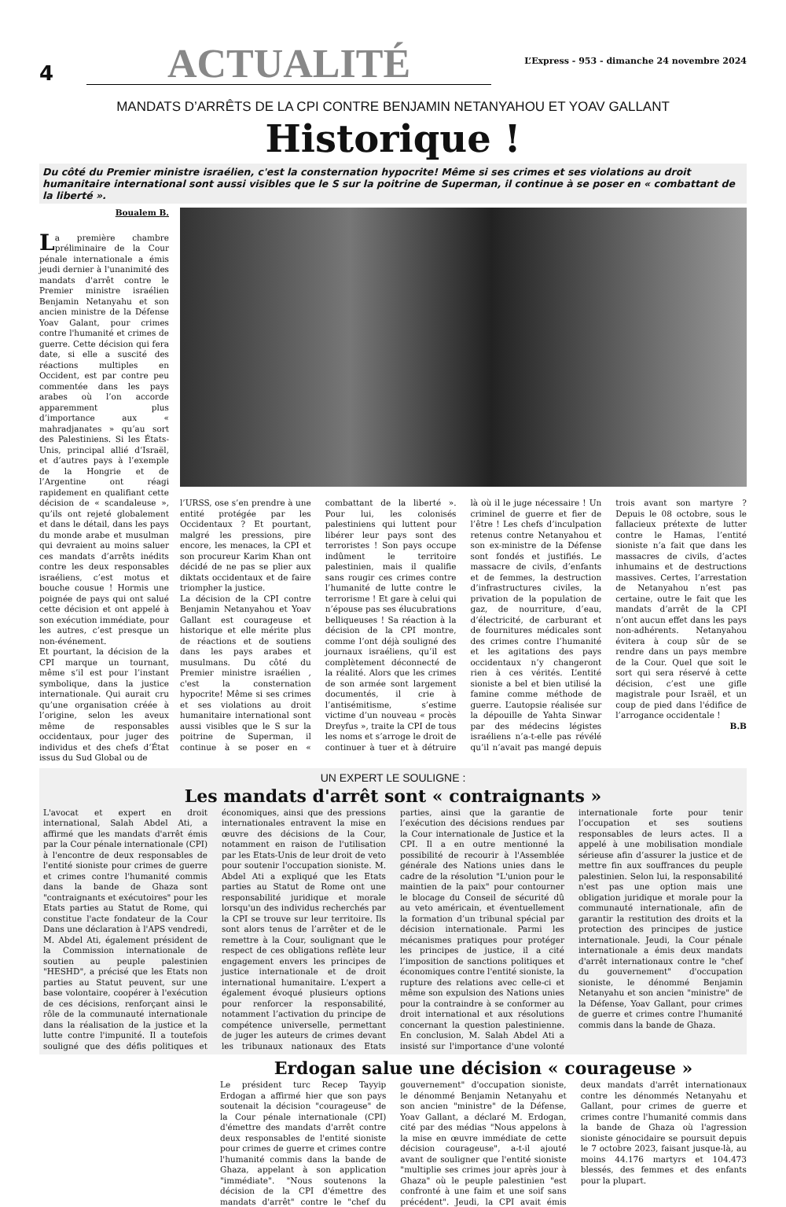4
ACTUALITÉ
L’Express - 953 - dimanche 24 novembre 2024
MANDATS D’ARRÊTS DE LA CPI CONTRE BENJAMIN NETANYAHOU ET YOAV GALLANT
Historique !
Du côté du Premier ministre israélien, c'est la consternation hypocrite! Même si ses crimes et ses violations au droit humanitaire international sont aussi visibles que le S sur la poitrine de Superman, il continue à se poser en « combattant de la liberté ».
Boualem B.
La première chambre préliminaire de la Cour pénale internationale a émis jeudi dernier à l'unanimité des mandats d'arrêt contre le Premier ministre israélien Benjamin Netanyahu et son ancien ministre de la Défense Yoav Galant, pour crimes contre l'humanité et crimes de guerre. Cette décision qui fera date, si elle a suscité des réactions multiples en Occident, est par contre peu commentée dans les pays arabes où l’on accorde apparemment plus d’importance aux « mahradjanates » qu’au sort des Palestiniens. Si les États-Unis, principal allié d’Israël, et d’autres pays à l’exemple de la Hongrie et de l’Argentine ont réagi rapidement en qualifiant cette décision de « scandaleuse », qu’ils ont rejeté globalement et dans le détail, dans les pays du monde arabe et musulman qui devraient au moins saluer ces mandats d’arrêts inédits contre les deux responsables israéliens, c’est motus et bouche cousue ! Hormis une poignée de pays qui ont salué cette décision et ont appelé à son exécution immédiate, pour les autres, c’est presque un non-événement.
Et pourtant, la décision de la CPI marque un tournant, même s’il est pour l’instant symbolique, dans la justice internationale. Qui aurait cru qu’une organisation créée à l’origine, selon les aveux même de responsables occidentaux, pour juger des individus et des chefs d’État issus du Sud Global ou de
l’URSS, ose s’en prendre à une entité protégée par les Occidentaux ? Et pourtant, malgré les pressions, pire encore, les menaces, la CPI et son procureur Karim Khan ont décidé de ne pas se plier aux diktats occidentaux et de faire triompher la justice.
La décision de la CPI contre Benjamin Netanyahou et Yoav Gallant est courageuse et historique et elle mérite plus de réactions et de soutiens dans les pays arabes et musulmans. Du côté du Premier ministre israélien , c'est la consternation hypocrite! Même si ses crimes et ses violations au droit humanitaire international sont aussi visibles que le S sur la poitrine de Superman, il continue à se poser en « combattant de la liberté ». Pour lui, les colonisés palestiniens qui luttent pour libérer leur pays sont des terroristes ! Son pays occupe indûment le territoire palestinien, mais il qualifie sans rougir ces crimes contre l’humanité de lutte contre le terrorisme ! Et gare à celui qui n’épouse pas ses élucubrations belliqueuses ! Sa réaction à la décision de la CPI montre, comme l’ont déjà souligné des journaux israéliens, qu’il est complètement déconnecté de la réalité. Alors que les crimes de son armée sont largement documentés, il crie à l’antisémitisme, s’estime victime d’un nouveau « procès Dreyfus », traite la CPI de tous les noms et s’arroge le droit de continuer à tuer et à détruire là où il le juge nécessaire ! Un criminel de guerre et fier de l’être ! Les chefs d’inculpation retenus contre Netanyahou et son ex-ministre de la Défense sont fondés et justifiés. Le massacre de civils, d’enfants et de femmes, la destruction d’infrastructures civiles, la privation de la population de gaz, de nourriture, d’eau, d’électricité, de carburant et de fournitures médicales sont des crimes contre l’humanité et les agitations des pays occidentaux n’y changeront rien à ces vérités. L’entité sioniste a bel et bien utilisé la famine comme méthode de guerre. L’autopsie réalisée sur la dépouille de Yahta Sinwar par des médecins légistes israéliens n’a-t-elle pas révélé qu’il n’avait pas mangé depuis trois avant son martyre ? Depuis le 08 octobre, sous le fallacieux prétexte de lutter contre le Hamas, l’entité sioniste n’a fait que dans les massacres de civils, d’actes inhumains et de destructions massives. Certes, l’arrestation de Netanyahou n’est pas certaine, outre le fait que les mandats d’arrêt de la CPI n’ont aucun effet dans les pays non-adhérents. Netanyahou évitera à coup sûr de se rendre dans un pays membre de la Cour. Quel que soit le sort qui sera réservé à cette décision, c’est une gifle magistrale pour Israël, et un coup de pied dans l'édifice de l’arrogance occidentale !
B.B
UN EXPERT LE SOULIGNE :
Les mandats d'arrêt sont « contraignants »
L'avocat et expert en droit international, Salah Abdel Ati, a affirmé que les mandats d'arrêt émis par la Cour pénale internationale (CPI) à l'encontre de deux responsables de l'entité sioniste pour crimes de guerre et crimes contre l'humanité commis dans la bande de Ghaza sont "contraignants et exécutoires" pour les Etats parties au Statut de Rome, qui constitue l'acte fondateur de la Cour Dans une déclaration à l'APS vendredi, M. Abdel Ati, également président de la Commission internationale de soutien au peuple palestinien "HESHD", a précisé que les Etats non parties au Statut peuvent, sur une base volontaire, coopérer à l'exécution de ces décisions, renforçant ainsi le rôle de la communauté internationale dans la réalisation de la justice et la lutte contre l'impunité. Il a toutefois souligné que des défis politiques et économiques, ainsi que des pressions internationales entravent la mise en œuvre des décisions de la Cour, notamment en raison de l'utilisation par les Etats-Unis de leur droit de veto pour soutenir l'occupation sioniste. M. Abdel Ati a expliqué que les Etats parties au Statut de Rome ont une responsabilité juridique et morale lorsqu'un des individus recherchés par la CPI se trouve sur leur territoire. Ils sont alors tenus de l’arrêter et de le remettre à la Cour, soulignant que le respect de ces obligations reflète leur engagement envers les principes de justice internationale et de droit international humanitaire. L'expert a également évoqué plusieurs options pour renforcer la responsabilité, notamment l’activation du principe de compétence universelle, permettant de juger les auteurs de crimes devant les tribunaux nationaux des Etats parties, ainsi que la garantie de l’exécution des décisions rendues par la Cour internationale de Justice et la CPI. Il a en outre mentionné la possibilité de recourir à l'Assemblée générale des Nations unies dans le cadre de la résolution "L'union pour le maintien de la paix" pour contourner le blocage du Conseil de sécurité dû au veto américain, et éventuellement la formation d’un tribunal spécial par décision internationale. Parmi les mécanismes pratiques pour protéger les principes de justice, il a cité l’imposition de sanctions politiques et économiques contre l'entité sioniste, la rupture des relations avec celle-ci et même son expulsion des Nations unies pour la contraindre à se conformer au droit international et aux résolutions concernant la question palestinienne. En conclusion, M. Salah Abdel Ati a insisté sur l'importance d'une volonté internationale forte pour tenir l’occupation et ses soutiens responsables de leurs actes. Il a appelé à une mobilisation mondiale sérieuse afin d’assurer la justice et de mettre fin aux souffrances du peuple palestinien. Selon lui, la responsabilité n'est pas une option mais une obligation juridique et morale pour la communauté internationale, afin de garantir la restitution des droits et la protection des principes de justice internationale. Jeudi, la Cour pénale internationale a émis deux mandats d'arrêt internationaux contre le "chef du gouvernement" d'occupation sioniste, le dénommé Benjamin Netanyahu et son ancien "ministre" de la Défense, Yoav Gallant, pour crimes de guerre et crimes contre l'humanité commis dans la bande de Ghaza.
Erdogan salue une décision « courageuse »
Le président turc Recep Tayyip Erdogan a affirmé hier que son pays soutenait la décision "courageuse" de la Cour pénale internationale (CPI) d'émettre des mandats d'arrêt contre deux responsables de l'entité sioniste pour crimes de guerre et crimes contre l'humanité commis dans la bande de Ghaza, appelant à son application "immédiate". "Nous soutenons la décision de la CPI d'émettre des mandats d'arrêt" contre le "chef du gouvernement" d'occupation sioniste, le dénommé Benjamin Netanyahu et son ancien "ministre" de la Défense, Yoav Gallant, a déclaré M. Erdogan, cité par des médias "Nous appelons à la mise en œuvre immédiate de cette décision courageuse", a-t-il ajouté avant de souligner que l'entité sioniste "multiplie ses crimes jour après jour à Ghaza" où le peuple palestinien "est confronté à une faim et une soif sans précédent". Jeudi, la CPI avait émis deux mandats d'arrêt internationaux contre les dénommés Netanyahu et Gallant, pour crimes de guerre et crimes contre l'humanité commis dans la bande de Ghaza où l'agression sioniste génocidaire se poursuit depuis le 7 octobre 2023, faisant jusque-là, au moins 44.176 martyrs et 104.473 blessés, des femmes et des enfants pour la plupart.